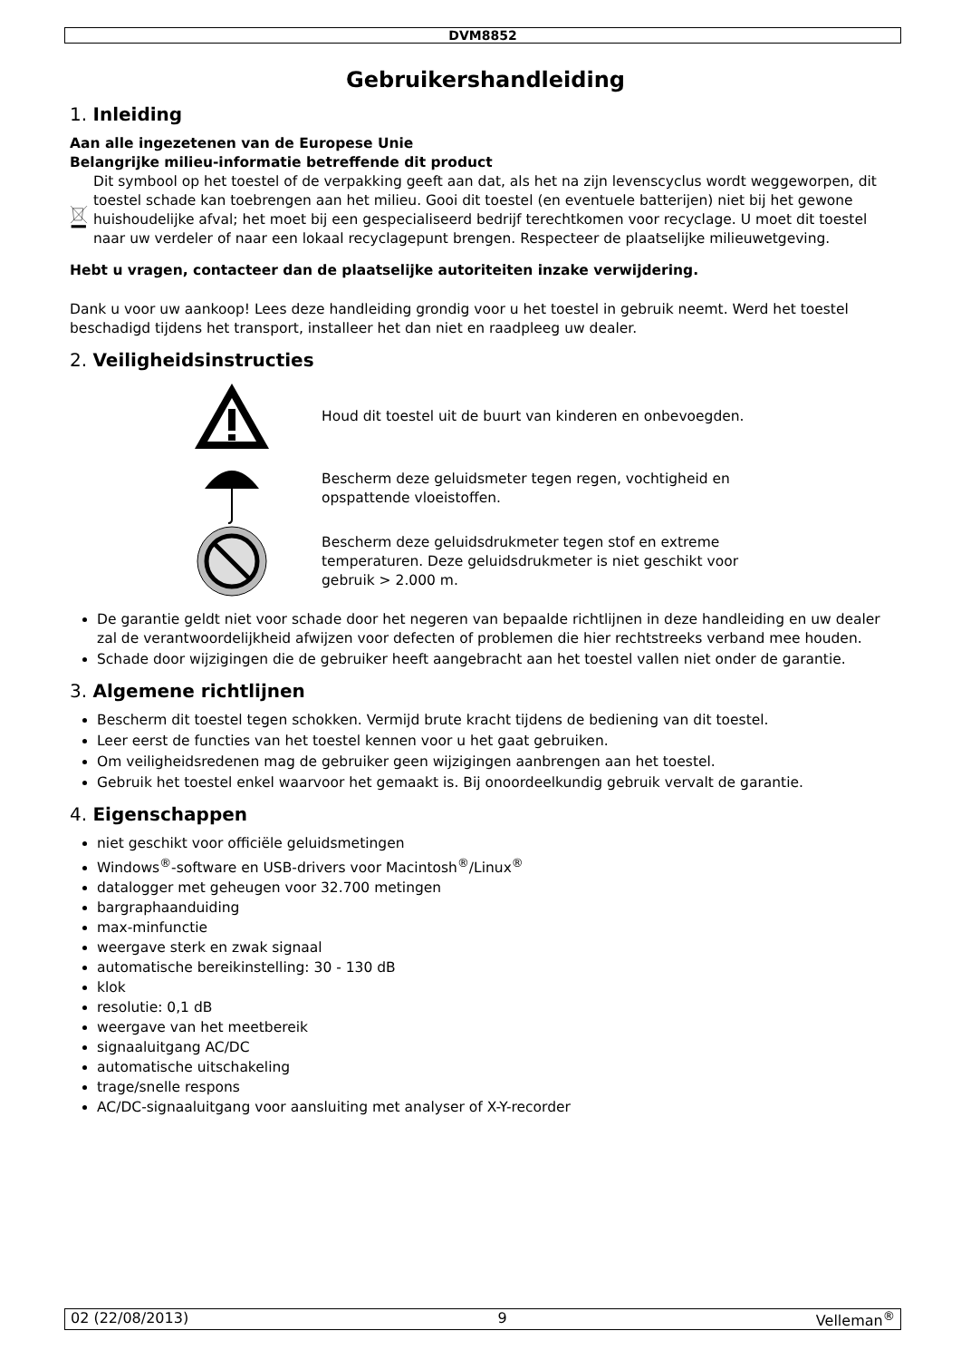DVM8852
Gebruikershandleiding
1. Inleiding
Aan alle ingezetenen van de Europese Unie
Belangrijke milieu-informatie betreffende dit product
Dit symbool op het toestel of de verpakking geeft aan dat, als het na zijn levenscyclus wordt weggeworpen, dit toestel schade kan toebrengen aan het milieu. Gooi dit toestel (en eventuele batterijen) niet bij het gewone huishoudelijke afval; het moet bij een gespecialiseerd bedrijf terechtkomen voor recyclage. U moet dit toestel naar uw verdeler of naar een lokaal recyclagepunt brengen. Respecteer de plaatselijke milieuwetgeving.
Hebt u vragen, contacteer dan de plaatselijke autoriteiten inzake verwijdering.
Dank u voor uw aankoop! Lees deze handleiding grondig voor u het toestel in gebruik neemt. Werd het toestel beschadigd tijdens het transport, installeer het dan niet en raadpleeg uw dealer.
2. Veiligheidsinstructies
Houd dit toestel uit de buurt van kinderen en onbevoegden.
Bescherm deze geluidsmeter tegen regen, vochtigheid en opspattende vloeistoffen.
Bescherm deze geluidsdrukmeter tegen stof en extreme temperaturen. Deze geluidsdrukmeter is niet geschikt voor gebruik > 2.000 m.
De garantie geldt niet voor schade door het negeren van bepaalde richtlijnen in deze handleiding en uw dealer zal de verantwoordelijkheid afwijzen voor defecten of problemen die hier rechtstreeks verband mee houden.
Schade door wijzigingen die de gebruiker heeft aangebracht aan het toestel vallen niet onder de garantie.
3. Algemene richtlijnen
Bescherm dit toestel tegen schokken. Vermijd brute kracht tijdens de bediening van dit toestel.
Leer eerst de functies van het toestel kennen voor u het gaat gebruiken.
Om veiligheidsredenen mag de gebruiker geen wijzigingen aanbrengen aan het toestel.
Gebruik het toestel enkel waarvoor het gemaakt is. Bij onoordeelkundig gebruik vervalt de garantie.
4. Eigenschappen
niet geschikt voor officiële geluidsmetingen
Windows<sup>®</sup>-software en USB-drivers voor Macintosh<sup>®</sup>/Linux<sup>®</sup>
datalogger met geheugen voor 32.700 metingen
bargraphaanduiding
max-minfunctie
weergave sterk en zwak signaal
automatische bereikinstelling: 30 - 130 dB
klok
resolutie: 0,1 dB
weergave van het meetbereik
signaaluitgang AC/DC
automatische uitschakeling
trage/snelle respons
AC/DC-signaaluitgang voor aansluiting met analyser of X-Y-recorder
02 (22/08/2013) 9 Velleman<sup>®</sup>